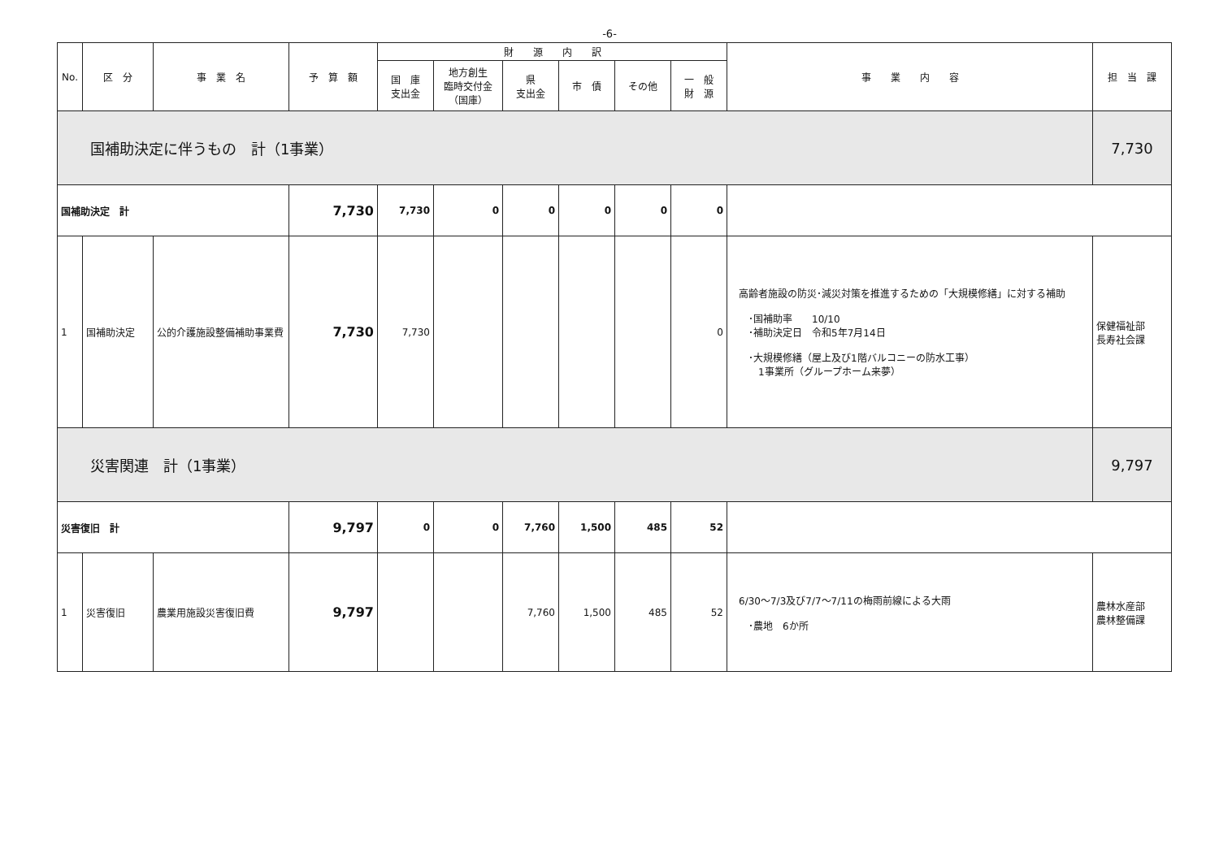-6-
| No. | 区 分 | 事 業 名 | 予 算 額 | 財 源 内 訳 | | | | | | 事 業 内 容 | 担 当 課 |
| --- | --- | --- | --- | --- | --- | --- | --- | --- | --- | --- | --- |
| | | | | 国 庫 支出金 | 地方創生 臨時交付金 （国庫） | 県 支出金 | 市 債 | その他 | 一 般 財 源 | | |
| 国補助決定に伴うもの 計（1事業） | | | | | | | | | | | 7,730 |
| 国補助決定 計 | | | 7,730 | 7,730 | 0 | 0 | 0 | 0 | 0 | | |
| 1 | 国補助決定 | 公的介護施設整備補助事業費 | 7,730 | 7,730 | | | | | 0 | 高齢者施設の防災･減災対策を推進するための「大規模修繕」に対する補助 ･国補助率 10/10 ･補助決定日 令和5年7月14日 ･大規模修繕（屋上及び1階バルコニーの防水工事） 1事業所（グループホーム来夢） | 保健福祉部 長寿社会課 |
| 災害関連 計（1事業） | | | | | | | | | | | 9,797 |
| 災害復旧 計 | | | 9,797 | 0 | 0 | 7,760 | 1,500 | 485 | 52 | | |
| 1 | 災害復旧 | 農業用施設災害復旧費 | 9,797 | | | 7,760 | 1,500 | 485 | 52 | 6/30～7/3及び7/7～7/11の梅雨前線による大雨 ･農地 6か所 | 農林水産部 農林整備課 |